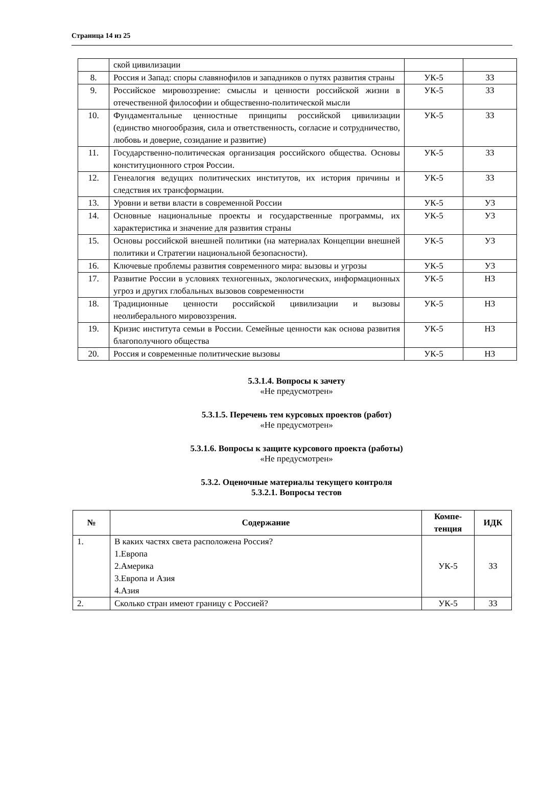Страница 14 из 25
| | ской цивилизации | | |
| 8. | Россия и Запад: споры славянофилов и западников о путях развития страны | УК-5 | ЗЗ |
| 9. | Российское мировоззрение: смыслы и ценности российской жизни в отечественной философии и общественно-политической мысли | УК-5 | ЗЗ |
| 10. | Фундаментальные ценностные принципы российской цивилизации (единство многообразия, сила и ответственность, согласие и сотрудничество, любовь и доверие, созидание и развитие) | УК-5 | ЗЗ |
| 11. | Государственно-политическая организация российского общества. Основы конституционного строя России. | УК-5 | ЗЗ |
| 12. | Генеалогия ведущих политических институтов, их история причины и следствия их трансформации. | УК-5 | ЗЗ |
| 13. | Уровни и ветви власти в современной России | УК-5 | УЗ |
| 14. | Основные национальные проекты и государственные программы, их характеристика и значение для развития страны | УК-5 | УЗ |
| 15. | Основы российской внешней политики (на материалах Концепции внешней политики и Стратегии национальной безопасности). | УК-5 | УЗ |
| 16. | Ключевые проблемы развития современного мира: вызовы и угрозы | УК-5 | УЗ |
| 17. | Развитие России в условиях техногенных, экологических, информационных угроз и других глобальных вызовов современности | УК-5 | НЗ |
| 18. | Традиционные ценности российской цивилизации и вызовы неолиберального мировоззрения. | УК-5 | НЗ |
| 19. | Кризис института семьи в России. Семейные ценности как основа развития благополучного общества | УК-5 | НЗ |
| 20. | Россия и современные политические вызовы | УК-5 | НЗ |
5.3.1.4. Вопросы к зачету
«Не предусмотрен»
5.3.1.5. Перечень тем курсовых проектов (работ)
«Не предусмотрен»
5.3.1.6. Вопросы к защите курсового проекта (работы)
«Не предусмотрен»
5.3.2. Оценочные материалы текущего контроля
5.3.2.1. Вопросы тестов
| № | Содержание | Компе- тенция | ИДК |
| --- | --- | --- | --- |
| 1. | В каких частях света расположена Россия? 1.Европа 2.Америка 3.Европа и Азия 4.Азия | УК-5 | ЗЗ |
| 2. | Сколько стран имеют границу с Россией? | УК-5 | ЗЗ |